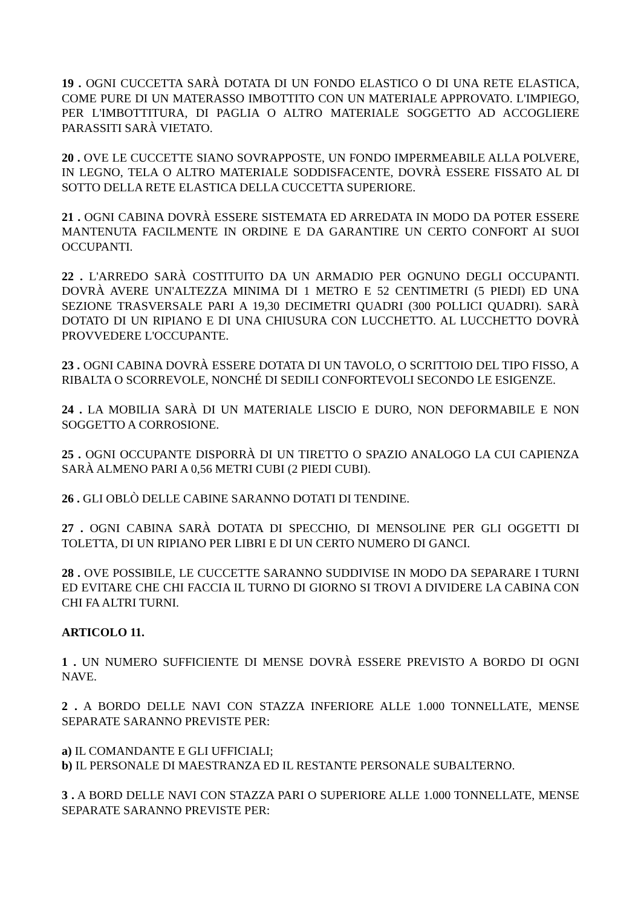19 . OGNI CUCCETTA SARÀ DOTATA DI UN FONDO ELASTICO O DI UNA RETE ELASTICA, COME PURE DI UN MATERASSO IMBOTTITO CON UN MATERIALE APPROVATO. L'IMPIEGO, PER L'IMBOTTITURA, DI PAGLIA O ALTRO MATERIALE SOGGETTO AD ACCOGLIERE PARASSITI SARÀ VIETATO.
20 . OVE LE CUCCETTE SIANO SOVRAPPOSTE, UN FONDO IMPERMEABILE ALLA POLVERE, IN LEGNO, TELA O ALTRO MATERIALE SODDISFACENTE, DOVRÀ ESSERE FISSATO AL DI SOTTO DELLA RETE ELASTICA DELLA CUCCETTA SUPERIORE.
21 . OGNI CABINA DOVRÀ ESSERE SISTEMATA ED ARREDATA IN MODO DA POTER ESSERE MANTENUTA FACILMENTE IN ORDINE E DA GARANTIRE UN CERTO CONFORT AI SUOI OCCUPANTI.
22 . L'ARREDO SARÀ COSTITUITO DA UN ARMADIO PER OGNUNO DEGLI OCCUPANTI. DOVRÀ AVERE UN'ALTEZZA MINIMA DI 1 METRO E 52 CENTIMETRI (5 PIEDI) ED UNA SEZIONE TRASVERSALE PARI A 19,30 DECIMETRI QUADRI (300 POLLICI QUADRI). SARÀ DOTATO DI UN RIPIANO E DI UNA CHIUSURA CON LUCCHETTO. AL LUCCHETTO DOVRÀ PROVVEDERE L'OCCUPANTE.
23 . OGNI CABINA DOVRÀ ESSERE DOTATA DI UN TAVOLO, O SCRITTOIO DEL TIPO FISSO, A RIBALTA O SCORREVOLE, NONCHÉ DI SEDILI CONFORTEVOLI SECONDO LE ESIGENZE.
24 . LA MOBILIA SARÀ DI UN MATERIALE LISCIO E DURO, NON DEFORMABILE E NON SOGGETTO A CORROSIONE.
25 . OGNI OCCUPANTE DISPORRÀ DI UN TIRETTO O SPAZIO ANALOGO LA CUI CAPIENZA SARÀ ALMENO PARI A 0,56 METRI CUBI (2 PIEDI CUBI).
26 . GLI OBLÒ DELLE CABINE SARANNO DOTATI DI TENDINE.
27 . OGNI CABINA SARÀ DOTATA DI SPECCHIO, DI MENSOLINE PER GLI OGGETTI DI TOLETTA, DI UN RIPIANO PER LIBRI E DI UN CERTO NUMERO DI GANCI.
28 . OVE POSSIBILE, LE CUCCETTE SARANNO SUDDIVISE IN MODO DA SEPARARE I TURNI ED EVITARE CHE CHI FACCIA IL TURNO DI GIORNO SI TROVI A DIVIDERE LA CABINA CON CHI FA ALTRI TURNI.
ARTICOLO 11.
1 . UN NUMERO SUFFICIENTE DI MENSE DOVRÀ ESSERE PREVISTO A BORDO DI OGNI NAVE.
2 . A BORDO DELLE NAVI CON STAZZA INFERIORE ALLE 1.000 TONNELLATE, MENSE SEPARATE SARANNO PREVISTE PER:
a) IL COMANDANTE E GLI UFFICIALI;
b) IL PERSONALE DI MAESTRANZA ED IL RESTANTE PERSONALE SUBALTERNO.
3 . A BORD DELLE NAVI CON STAZZA PARI O SUPERIORE ALLE 1.000 TONNELLATE, MENSE SEPARATE SARANNO PREVISTE PER: